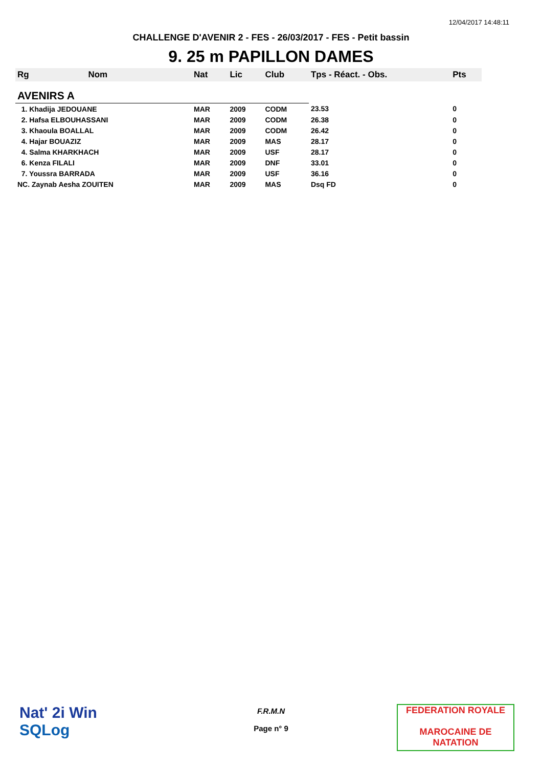12/04/2017 14:48:11
CHALLENGE D'AVENIR 2 - FES - 26/03/2017 - FES - Petit bassin
9. 25 m PAPILLON DAMES
| Rg | Nom | Nat | Lic | Club | Tps - Réact. - Obs. | Pts |
| --- | --- | --- | --- | --- | --- | --- |
| AVENIRS A | | | | | | |
| 1. Khadija JEDOUANE | | MAR | 2009 | CODM | 23.53 | 0 |
| 2. Hafsa ELBOUHASSANI | | MAR | 2009 | CODM | 26.38 | 0 |
| 3. Khaoula BOALLAL | | MAR | 2009 | CODM | 26.42 | 0 |
| 4. Hajar BOUAZIZ | | MAR | 2009 | MAS | 28.17 | 0 |
| 4. Salma KHARKHACH | | MAR | 2009 | USF | 28.17 | 0 |
| 6. Kenza FILALI | | MAR | 2009 | DNF | 33.01 | 0 |
| 7. Youssra BARRADA | | MAR | 2009 | USF | 36.16 | 0 |
| NC. Zaynab Aesha ZOUITEN | | MAR | 2009 | MAS | Dsq FD | 0 |
Nat' 2i Win
SQLog
F.R.M.N
Page n° 9
FEDERATION ROYALE
MAROCAINE DE NATATION